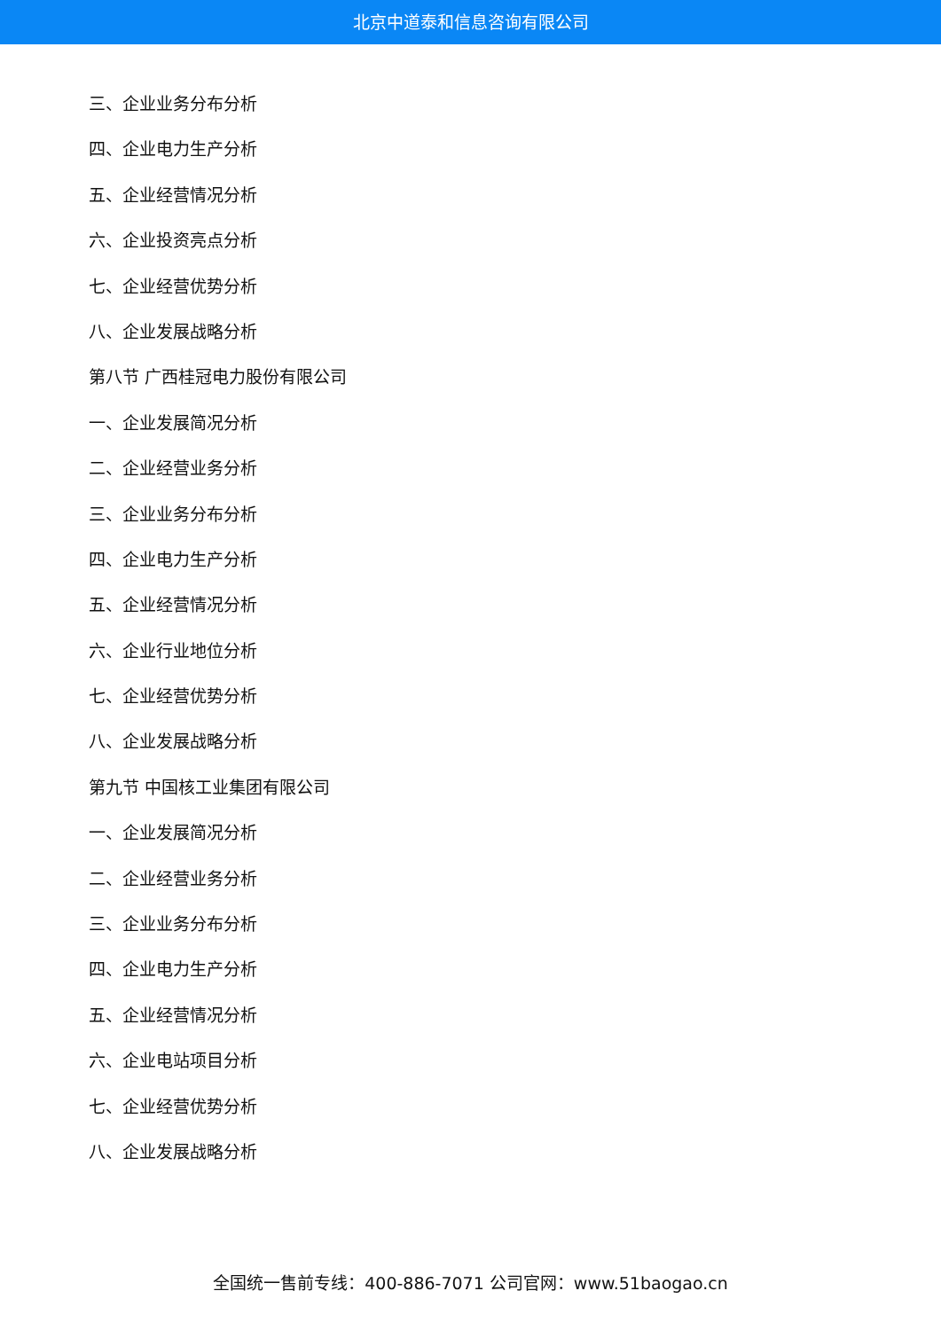北京中道泰和信息咨询有限公司
三、企业业务分布分析
四、企业电力生产分析
五、企业经营情况分析
六、企业投资亮点分析
七、企业经营优势分析
八、企业发展战略分析
第八节 广西桂冠电力股份有限公司
一、企业发展简况分析
二、企业经营业务分析
三、企业业务分布分析
四、企业电力生产分析
五、企业经营情况分析
六、企业行业地位分析
七、企业经营优势分析
八、企业发展战略分析
第九节 中国核工业集团有限公司
一、企业发展简况分析
二、企业经营业务分析
三、企业业务分布分析
四、企业电力生产分析
五、企业经营情况分析
六、企业电站项目分析
七、企业经营优势分析
八、企业发展战略分析
全国统一售前专线：400-886-7071 公司官网：www.51baogao.cn